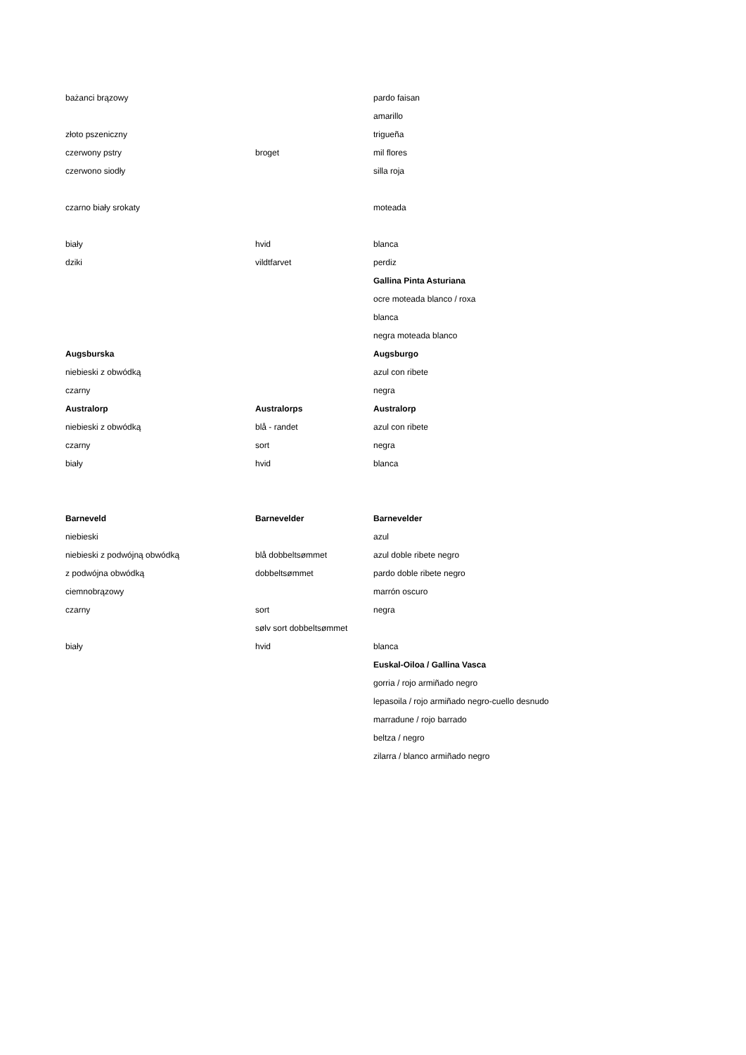| bażanci brązowy | | pardo faisan |
| | | amarillo |
| złoto pszeniczny | | trigueña |
| czerwony pstry | broget | mil flores |
| czerwono siodły | | silla roja |
| czarno biały srokaty | | moteada |
| biały | hvid | blanca |
| dziki | vildtfarvet | perdiz |
| | | Gallina Pinta Asturiana |
| | | ocre moteada blanco / roxa |
| | | blanca |
| | | negra moteada blanco |
| Augsburska | | Augsburgo |
| niebieski z obwódką | | azul con ribete |
| czarny | | negra |
| Australorp | Australorps | Australorp |
| niebieski z obwódką | blå - randet | azul con ribete |
| czarny | sort | negra |
| biały | hvid | blanca |
| Barneveld | Barnevelder | Barnevelder |
| niebieski | | azul |
| niebieski z podwójną obwódką | blå dobbeltsømmet | azul doble ribete negro |
| z podwójna obwódką | dobbeltsømmet | pardo doble ribete negro |
| ciemnobrązowy | | marrón oscuro |
| czarny | sort | negra |
| | sølv sort dobbeltsømmet | |
| biały | hvid | blanca |
| | | Euskal-Oiloa / Gallina Vasca |
| | | gorria / rojo armiñado negro |
| | | lepasoila / rojo armiñado negro-cuello desnudo |
| | | marradune / rojo barrado |
| | | beltza / negro |
| | | zilarra / blanco armiñado negro |